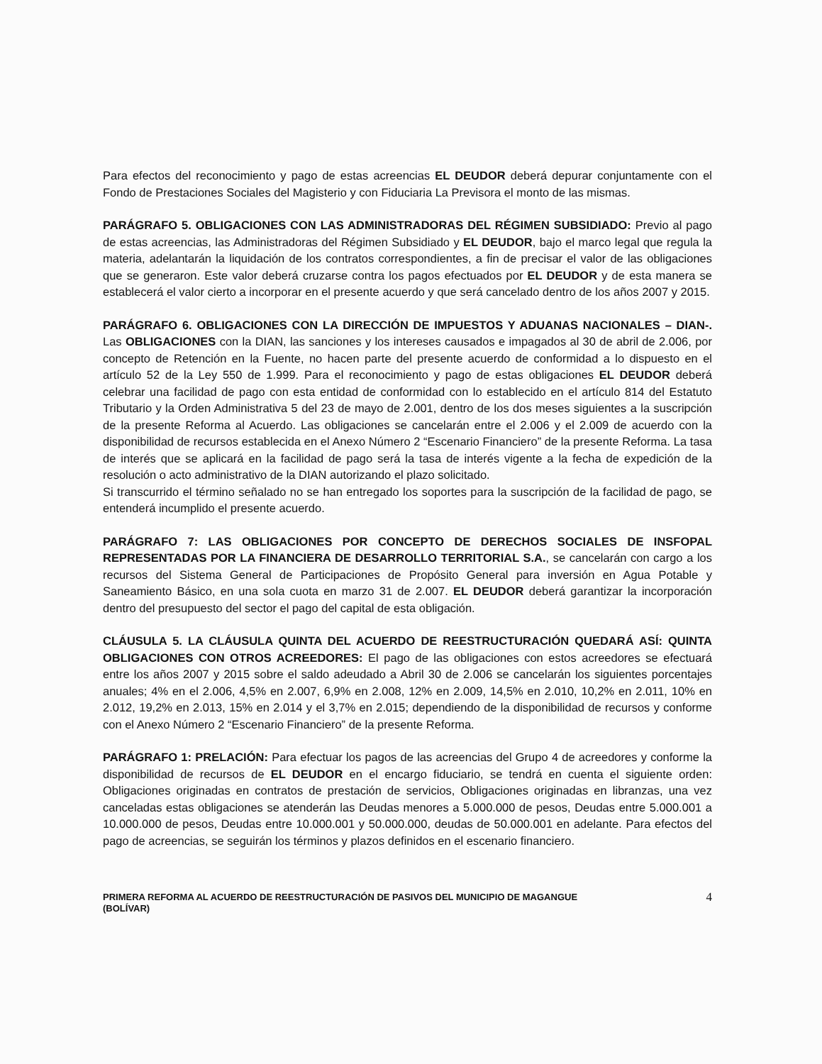Para efectos del reconocimiento y pago de estas acreencias EL DEUDOR deberá depurar conjuntamente con el Fondo de Prestaciones Sociales del Magisterio y con Fiduciaria La Previsora el monto de las mismas.
PARÁGRAFO 5. OBLIGACIONES CON LAS ADMINISTRADORAS DEL RÉGIMEN SUBSIDIADO: Previo al pago de estas acreencias, las Administradoras del Régimen Subsidiado y EL DEUDOR, bajo el marco legal que regula la materia, adelantarán la liquidación de los contratos correspondientes, a fin de precisar el valor de las obligaciones que se generaron. Este valor deberá cruzarse contra los pagos efectuados por EL DEUDOR y de esta manera se establecerá el valor cierto a incorporar en el presente acuerdo y que será cancelado dentro de los años 2007 y 2015.
PARÁGRAFO 6. OBLIGACIONES CON LA DIRECCIÓN DE IMPUESTOS Y ADUANAS NACIONALES – DIAN-. Las OBLIGACIONES con la DIAN, las sanciones y los intereses causados e impagados al 30 de abril de 2.006, por concepto de Retención en la Fuente, no hacen parte del presente acuerdo de conformidad a lo dispuesto en el artículo 52 de la Ley 550 de 1.999. Para el reconocimiento y pago de estas obligaciones EL DEUDOR deberá celebrar una facilidad de pago con esta entidad de conformidad con lo establecido en el artículo 814 del Estatuto Tributario y la Orden Administrativa 5 del 23 de mayo de 2.001, dentro de los dos meses siguientes a la suscripción de la presente Reforma al Acuerdo. Las obligaciones se cancelarán entre el 2.006 y el 2.009 de acuerdo con la disponibilidad de recursos establecida en el Anexo Número 2 “Escenario Financiero” de la presente Reforma. La tasa de interés que se aplicará en la facilidad de pago será la tasa de interés vigente a la fecha de expedición de la resolución o acto administrativo de la DIAN autorizando el plazo solicitado.
Si transcurrido el término señalado no se han entregado los soportes para la suscripción de la facilidad de pago, se entenderá incumplido el presente acuerdo.
PARÁGRAFO 7: LAS OBLIGACIONES POR CONCEPTO DE DERECHOS SOCIALES DE INSFOPAL REPRESENTADAS POR LA FINANCIERA DE DESARROLLO TERRITORIAL S.A., se cancelarán con cargo a los recursos del Sistema General de Participaciones de Propósito General para inversión en Agua Potable y Saneamiento Básico, en una sola cuota en marzo 31 de 2.007. EL DEUDOR deberá garantizar la incorporación dentro del presupuesto del sector el pago del capital de esta obligación.
CLÁUSULA 5. LA CLÁUSULA QUINTA DEL ACUERDO DE REESTRUCTURACIÓN QUEDARÁ ASÍ: QUINTA OBLIGACIONES CON OTROS ACREEDORES: El pago de las obligaciones con estos acreedores se efectuará entre los años 2007 y 2015 sobre el saldo adeudado a Abril 30 de 2.006 se cancelarán los siguientes porcentajes anuales; 4% en el 2.006, 4,5% en 2.007, 6,9% en 2.008, 12% en 2.009, 14,5% en 2.010, 10,2% en 2.011, 10% en 2.012, 19,2% en 2.013, 15% en 2.014 y el 3,7% en 2.015; dependiendo de la disponibilidad de recursos y conforme con el Anexo Número 2 “Escenario Financiero” de la presente Reforma.
PARÁGRAFO 1: PRELACIÓN: Para efectuar los pagos de las acreencias del Grupo 4 de acreedores y conforme la disponibilidad de recursos de EL DEUDOR en el encargo fiduciario, se tendrá en cuenta el siguiente orden: Obligaciones originadas en contratos de prestación de servicios, Obligaciones originadas en libranzas, una vez canceladas estas obligaciones se atenderán las Deudas menores a 5.000.000 de pesos, Deudas entre 5.000.001 a 10.000.000 de pesos, Deudas entre 10.000.001 y 50.000.000, deudas de 50.000.001 en adelante. Para efectos del pago de acreencias, se seguirán los términos y plazos definidos en el escenario financiero.
PRIMERA REFORMA AL ACUERDO DE REESTRUCTURACIÓN DE PASIVOS DEL MUNICIPIO DE MAGANGUE
(BOLÍVAR)
4